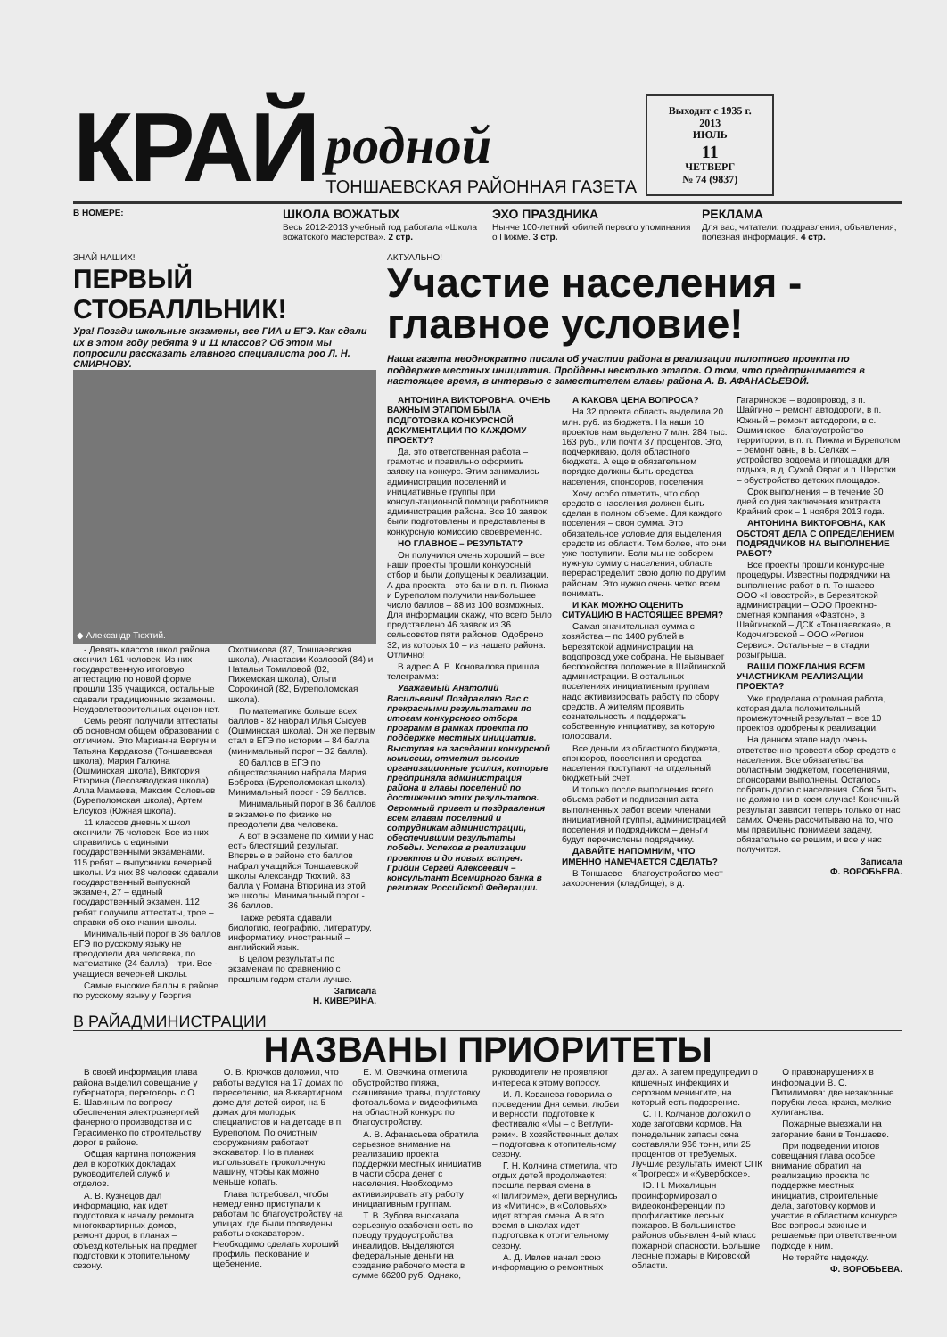КРАЙ
родной
ТОНШАЕВСКАЯ РАЙОННАЯ ГАЗЕТА
Выходит с 1935 г.
2013
ИЮЛЬ
11
ЧЕТВЕРГ
№ 74 (9837)
В НОМЕРЕ:
ШКОЛА ВОЖАТЫХ
Весь 2012-2013 учебный год работала «Школа вожатского мастерства». 2 стр.
ЭХО ПРАЗДНИКА
Нынче 100-летний юбилей первого упоминания о Пижме. 3 стр.
РЕКЛАМА
Для вас, читатели: поздравления, объявления, полезная информация. 4 стр.
ЗНАЙ НАШИХ!
ПЕРВЫЙ СТОБАЛЛЬНИК!
Ура! Позади школьные экзамены, все ГИА и ЕГЭ. Как сдали их в этом году ребята 9 и 11 классов? Об этом мы попросили рассказать главного специалиста роо Л. Н. СМИРНОВУ.
◆ Александр Тюхтий.
- Девять классов школ района окончил 161 человек. Из них государственную итоговую аттестацию по новой форме прошли 135 учащихся, остальные сдавали традиционные экзамены. Неудовлетворительных оценок нет.
Семь ребят получили аттестаты об основном общем образовании с отличием. Это Марианна Вергун и Татьяна Кардакова (Тоншаевская школа), Мария Галкина (Ошминская школа), Виктория Втюрина (Лесозаводская школа), Алла Мамаева, Максим Соловьев (Буреполомская школа), Артем Елсуков (Южная школа).
11 классов дневных школ окончили 75 человек. Все из них справились с едиными государственными экзаменами. 115 ребят – выпускники вечерней школы. Из них 88 человек сдавали государственный выпускной экзамен, 27 – единый государственный экзамен. 112 ребят получили аттестаты, трое – справки об окончании школы.
Минимальный порог в 36 баллов ЕГЭ по русскому языку не преодолели два человека, по математике (24 балла) – три. Все - учащиеся вечерней школы.
Самые высокие баллы в районе по русскому языку у Георгия Охотникова (87, Тоншаевская школа), Анастасии Козловой (84) и Натальи Томиловой (82, Пижемская школа), Ольги Сорокиной (82, Буреполомская школа).
По математике больше всех баллов - 82 набрал Илья Сысуев (Ошминская школа). Он же первым стал в ЕГЭ по истории – 84 балла (минимальный порог – 32 балла).
80 баллов в ЕГЭ по обществознанию набрала Мария Боброва (Буреполомская школа). Минимальный порог - 39 баллов.
Минимальный порог в 36 баллов в экзамене по физике не преодолели два человека.
А вот в экзамене по химии у нас есть блестящий результат. Впервые в районе сто баллов набрал учащийся Тоншаевской школы Александр Тюхтий. 83 балла у Романа Втюрина из этой же школы. Минимальный порог - 36 баллов.
Также ребята сдавали биологию, географию, литературу, информатику, иностранный – английский язык.
В целом результаты по экзаменам по сравнению с прошлым годом стали лучше.
Записала
Н. КИВЕРИНА.
АКТУАЛЬНО!
Участие населения - главное условие!
Наша газета неоднократно писала об участии района в реализации пилотного проекта по поддержке местных инициатив. Пройдены несколько этапов. О том, что предпринимается в настоящее время, в интервью с заместителем главы района А. В. АФАНАСЬЕВОЙ.
АНТОНИНА ВИКТОРОВНА. ОЧЕНЬ ВАЖНЫМ ЭТАПОМ БЫЛА ПОДГОТОВКА КОНКУРСНОЙ ДОКУМЕНТАЦИИ ПО КАЖДОМУ ПРОЕКТУ?
Да, это ответственная работа – грамотно и правильно оформить заявку на конкурс. Этим занимались администрации поселений и инициативные группы при консультационной помощи работников администрации района. Все 10 заявок были подготовлены и представлены в конкурсную комиссию своевременно.
НО ГЛАВНОЕ – РЕЗУЛЬТАТ?
Он получился очень хороший – все наши проекты прошли конкурсный отбор и были допущены к реализации. А два проекта – это бани в п. п. Пижма и Буреполом получили наибольшее число баллов – 88 из 100 возможных. Для информации скажу, что всего было представлено 46 заявок из 36 сельсоветов пяти районов. Одобрено 32, из которых 10 – из нашего района. Отлично!
В адрес А. В. Коновалова пришла телеграмма:
Уважаемый Анатолий Васильевич! Поздравляю Вас с прекрасными результатами по итогам конкурсного отбора программ в рамках проекта по поддержке местных инициатив. Выступая на заседании конкурсной комиссии, отметил высокие организационные усилия, которые предприняла администрация района и главы поселений по достижению этих результатов. Огромный привет и поздравления всем главам поселений и сотрудникам администрации, обеспечившим результаты победы. Успехов в реализации проектов и до новых встреч. Гридин Сергей Алексеевич – консультант Всемирного банка в регионах Российской Федерации.
А КАКОВА ЦЕНА ВОПРОСА?
На 32 проекта область выделила 20 млн. руб. из бюджета. На наши 10 проектов нам выделено 7 млн. 284 тыс. 163 руб., или почти 37 процентов. Это, подчеркиваю, доля областного бюджета. А еще в обязательном порядке должны быть средства населения, спонсоров, поселения.
Хочу особо отметить, что сбор средств с населения должен быть сделан в полном объеме. Для каждого поселения – своя сумма. Это обязательное условие для выделения средств из области. Тем более, что они уже поступили. Если мы не соберем нужную сумму с населения, область перераспределит свою долю по другим районам. Это нужно очень четко всем понимать.
И КАК МОЖНО ОЦЕНИТЬ СИТУАЦИЮ В НАСТОЯЩЕЕ ВРЕМЯ?
Самая значительная сумма с хозяйства – по 1400 рублей в Березятской администрации на водопровод уже собрана. Не вызывает беспокойства положение в Шайгинской администрации. В остальных поселениях инициативным группам надо активизировать работу по сбору средств. А жителям проявить сознательность и поддержать собственную инициативу, за которую голосовали.
Все деньги из областного бюджета, спонсоров, поселения и средства населения поступают на отдельный бюджетный счет.
И только после выполнения всего объема работ и подписания акта выполненных работ всеми членами инициативной группы, администрацией поселения и подрядчиком – деньги будут перечислены подрядчику.
ДАВАЙТЕ НАПОМНИМ, ЧТО ИМЕННО НАМЕЧАЕТСЯ СДЕЛАТЬ?
В Тоншаеве – благоустройство мест захоронения (кладбище), в д. Гагаринское – водопровод, в п. Шайгино – ремонт автодороги, в п. Южный – ремонт автодороги, в с. Ошминское – благоустройство территории, в п. п. Пижма и Буреполом – ремонт бань, в Б. Селках – устройство водоема и площадки для отдыха, в д. Сухой Овраг и п. Шерстки – обустройство детских площадок.
Срок выполнения – в течение 30 дней со дня заключения контракта. Крайний срок – 1 ноября 2013 года.
АНТОНИНА ВИКТОРОВНА, КАК ОБСТОЯТ ДЕЛА С ОПРЕДЕЛЕНИЕМ ПОДРЯДЧИКОВ НА ВЫПОЛНЕНИЕ РАБОТ?
Все проекты прошли конкурсные процедуры. Известны подрядчики на выполнение работ в п. Тоншаево – ООО «Новострой», в Березятской администрации – ООО Проектно-сметная компания «Фаэтон», в Шайгинской – ДСК «Тоншаевская», в Кодочиговской – ООО «Регион Сервис». Остальные – в стадии розыгрыша.
ВАШИ ПОЖЕЛАНИЯ ВСЕМ УЧАСТНИКАМ РЕАЛИЗАЦИИ ПРОЕКТА?
Уже проделана огромная работа, которая дала положительный промежуточный результат – все 10 проектов одобрены к реализации.
На данном этапе надо очень ответственно провести сбор средств с населения. Все обязательства областным бюджетом, поселениями, спонсорами выполнены. Осталось собрать долю с населения. Сбоя быть не должно ни в коем случае! Конечный результат зависит теперь только от нас самих. Очень рассчитываю на то, что мы правильно понимаем задачу, обязательно ее решим, и все у нас получится.
Записала
Ф. ВОРОБЬЕВА.
В РАЙАДМИНИСТРАЦИИ
НАЗВАНЫ ПРИОРИТЕТЫ
В своей информации глава района выделил совещание у губернатора, переговоры с О. Б. Шавиным по вопросу обеспечения электроэнергией фанерного производства и с Герасименко по строительству дорог в районе.
Общая картина положения дел в коротких докладах руководителей служб и отделов.
А. В. Кузнецов дал информацию, как идет подготовка к началу ремонта многоквартирных домов, ремонт дорог, в планах – объезд котельных на предмет подготовки к отопительному сезону.
О. В. Крючков доложил, что работы ведутся на 17 домах по переселению, на 8-квартирном доме для детей-сирот, на 5 домах для молодых специалистов и на детсаде в п. Буреполом. По очистным сооружениям работает экскаватор. Но в планах использовать проколочную машину, чтобы как можно меньше копать.
Глава потребовал, чтобы немедленно приступали к работам по благоустройству на улицах, где были проведены работы экскаватором. Необходимо сделать хороший профиль, пескование и щебенение.
Е. М. Овечкина отметила обустройство пляжа, скашивание травы, подготовку фотоальбома и видеофильма на областной конкурс по благоустройству.
А. В. Афанасьева обратила серьезное внимание на реализацию проекта поддержки местных инициатив в части сбора денег с населения. Необходимо активизировать эту работу инициативным группам.
Т. В. Зубова высказала серьезную озабоченность по поводу трудоустройства инвалидов. Выделяются федеральные деньги на создание рабочего места в сумме 66200 руб. Однако, руководители не проявляют интереса к этому вопросу.
И. Л. Кованева говорила о проведении Дня семьи, любви и верности, подготовке к фестивалю «Мы – с Ветлуги-реки». В хозяйственных делах – подготовка к отопительному сезону.
Г. Н. Колчина отметила, что отдых детей продолжается: прошла первая смена в «Пилигриме», дети вернулись из «Митино», в «Соловьях» идет вторая смена. А в это время в школах идет подготовка к отопительному сезону.
А. Д. Ивлев начал свою информацию о ремонтных делах. А затем предупредил о кишечных инфекциях и серозном менингите, на который есть подозрение.
С. П. Колчанов доложил о ходе заготовки кормов. На понедельник запасы сена составляли 966 тонн, или 25 процентов от требуемых. Лучшие результаты имеют СПК «Прогресс» и «Кувербское».
Ю. Н. Михалицын проинформировал о видеоконференции по профилактике лесных пожаров. В большинстве районов объявлен 4-ый класс пожарной опасности. Большие лесные пожары в Кировской области.
О правонарушениях в информации В. С. Питилимова: две незаконные порубки леса, кража, мелкие хулиганства.
Пожарные выезжали на загорание бани в Тоншаеве.
При подведении итогов совещания глава особое внимание обратил на реализацию проекта по поддержке местных инициатив, строительные дела, заготовку кормов и участие в областном конкурсе. Все вопросы важные и решаемые при ответственном подходе к ним.
Не теряйте надежду.
Ф. ВОРОБЬЕВА.